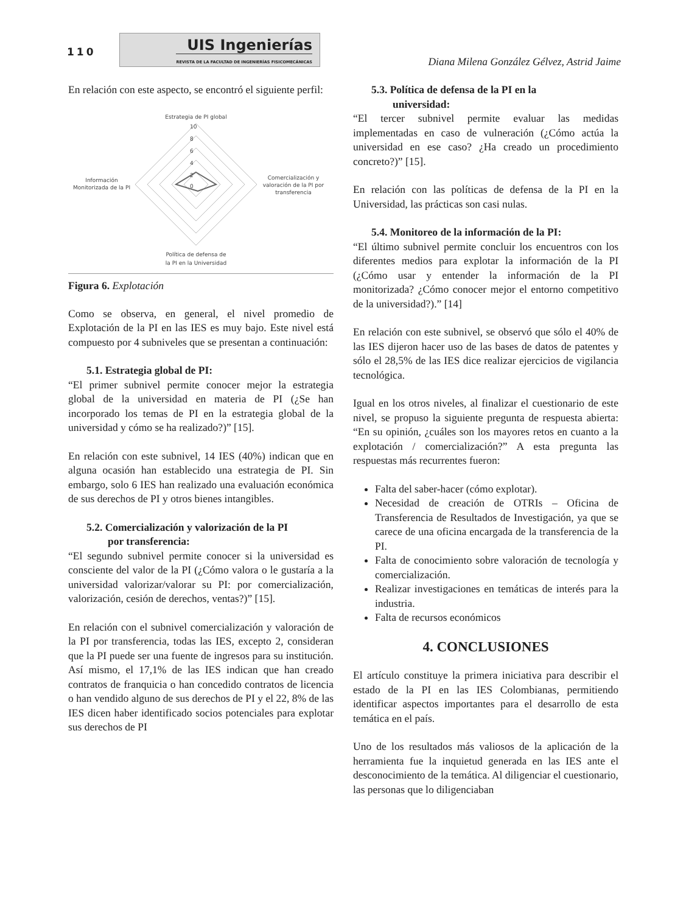110
UIS Ingenierías
REVISTA DE LA FACULTAD DE INGENIERÍAS FISICOMECÁNICAS
Diana Milena González Gélvez, Astrid Jaime
En relación con este aspecto, se encontró el siguiente perfil:
Estrategia de PI global
10
8
6
4
2
0
Comercialización y
valoración de la PI por
transferencia
Información
Monitorizada de la PI
Política de defensa de
la PI en la Universidad
Figura 6. Explotación
Como se observa, en general, el nivel promedio de Explotación de la PI en las IES es muy bajo. Este nivel está compuesto por 4 subniveles que se presentan a continuación:
5.1. Estrategia global de PI:
“El primer subnivel permite conocer mejor la estrategia global de la universidad en materia de PI (¿Se han incorporado los temas de PI en la estrategia global de la universidad y cómo se ha realizado?)” [15].
En relación con este subnivel, 14 IES (40%) indican que en alguna ocasión han establecido una estrategia de PI. Sin embargo, solo 6 IES han realizado una evaluación económica de sus derechos de PI y otros bienes intangibles.
5.2. Comercialización y valorización de la PI
por transferencia:
“El segundo subnivel permite conocer si la universidad es consciente del valor de la PI (¿Cómo valora o le gustaría a la universidad valorizar/valorar su PI: por comercialización, valorización, cesión de derechos, ventas?)” [15].
En relación con el subnivel comercialización y valoración de la PI por transferencia, todas las IES, excepto 2, consideran que la PI puede ser una fuente de ingresos para su institución. Así mismo, el 17,1% de las IES indican que han creado contratos de franquicia o han concedido contratos de licencia o han vendido alguno de sus derechos de PI y el 22, 8% de las IES dicen haber identificado socios potenciales para explotar sus derechos de PI
5.3. Política de defensa de la PI en la
universidad:
“El tercer subnivel permite evaluar las medidas implementadas en caso de vulneración (¿Cómo actúa la universidad en ese caso? ¿Ha creado un procedimiento concreto?)” [15].
En relación con las políticas de defensa de la PI en la Universidad, las prácticas son casi nulas.
5.4. Monitoreo de la información de la PI:
“El último subnivel permite concluir los encuentros con los diferentes medios para explotar la información de la PI (¿Cómo usar y entender la información de la PI monitorizada? ¿Cómo conocer mejor el entorno competitivo de la universidad?).” [14]
En relación con este subnivel, se observó que sólo el 40% de las IES dijeron hacer uso de las bases de datos de patentes y sólo el 28,5% de las IES dice realizar ejercicios de vigilancia tecnológica.
Igual en los otros niveles, al finalizar el cuestionario de este nivel, se propuso la siguiente pregunta de respuesta abierta: “En su opinión, ¿cuáles son los mayores retos en cuanto a la explotación / comercialización?” A esta pregunta las respuestas más recurrentes fueron:
Falta del saber-hacer (cómo explotar).
Necesidad de creación de OTRIs – Oficina de Transferencia de Resultados de Investigación, ya que se carece de una oficina encargada de la transferencia de la PI.
Falta de conocimiento sobre valoración de tecnología y comercialización.
Realizar investigaciones en temáticas de interés para la industria.
Falta de recursos económicos
4. CONCLUSIONES
El artículo constituye la primera iniciativa para describir el estado de la PI en las IES Colombianas, permitiendo identificar aspectos importantes para el desarrollo de esta temática en el país.
Uno de los resultados más valiosos de la aplicación de la herramienta fue la inquietud generada en las IES ante el desconocimiento de la temática. Al diligenciar el cuestionario, las personas que lo diligenciaban